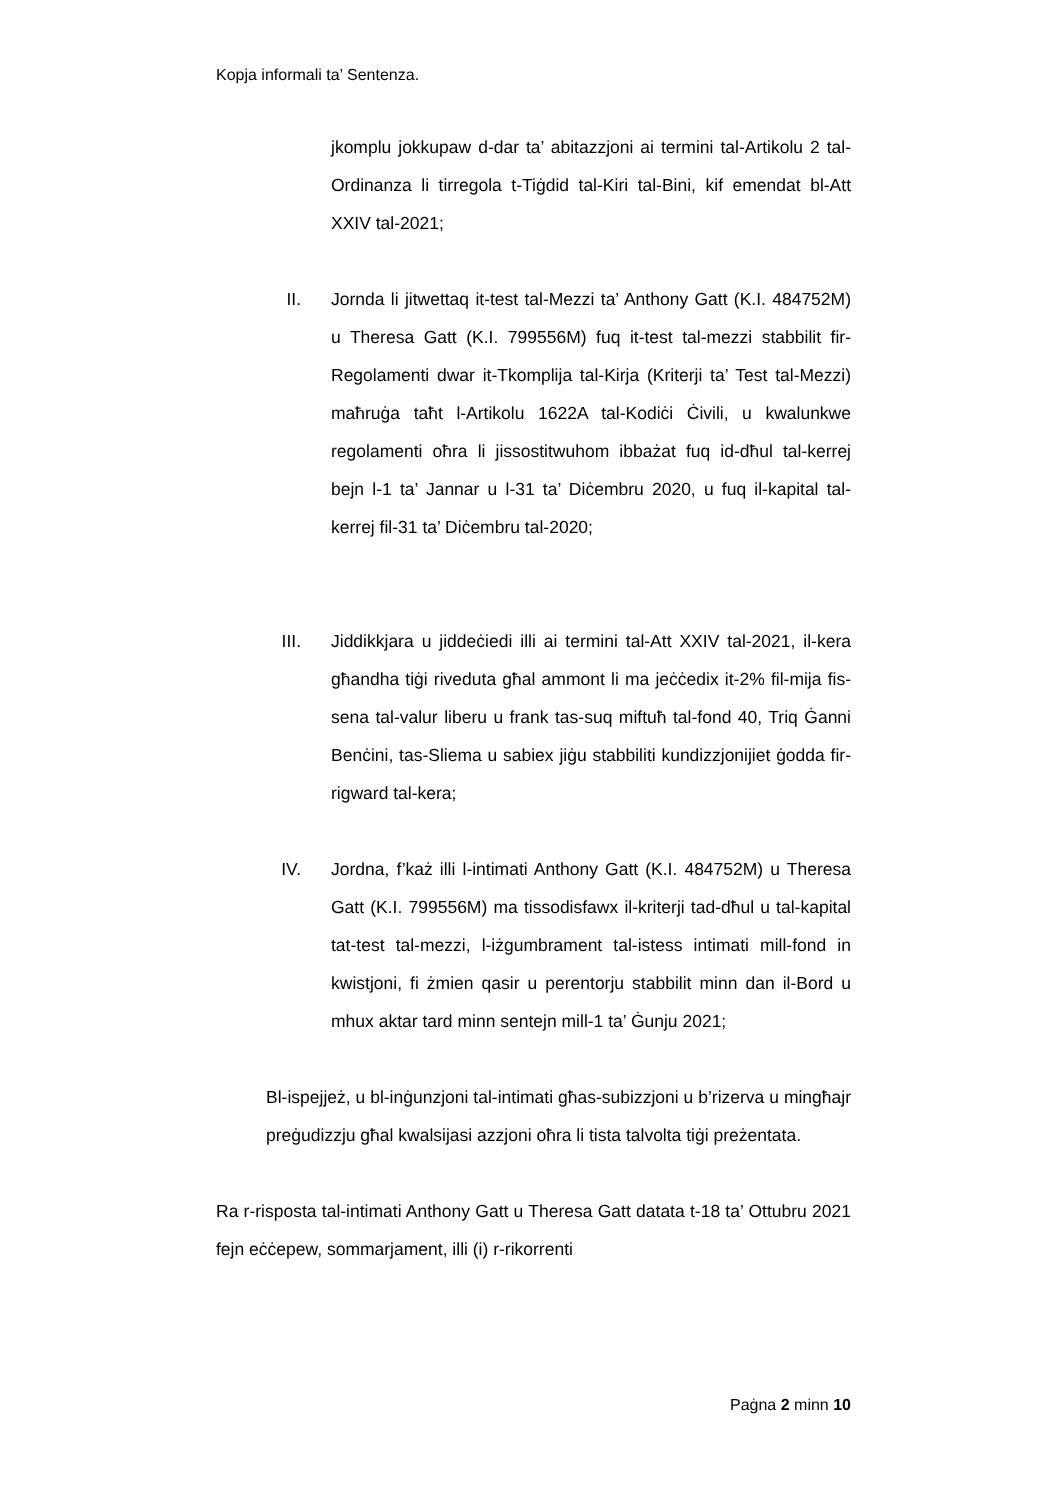Kopja informali ta’ Sentenza.
jkomplu jokkupaw d-dar ta’ abitazzjoni ai termini tal-Artikolu 2 tal-Ordinanza li tirregola t-Tiġdid tal-Kiri tal-Bini, kif emendat bl-Att XXIV tal-2021;
II. Jornda li jitwettaq it-test tal-Mezzi ta’ Anthony Gatt (K.I. 484752M) u Theresa Gatt (K.I. 799556M) fuq it-test tal-mezzi stabbilit fir-Regolamenti dwar it-Tkomplija tal-Kirja (Kriterji ta’ Test tal-Mezzi) maħruġa taħt l-Artikolu 1622A tal-Kodiċi Ċivili, u kwalunkwe regolamenti oħra li jissostitwuhom ibbażat fuq id-dħul tal-kerrej bejn l-1 ta’ Jannar u l-31 ta’ Diċembru 2020, u fuq il-kapital tal-kerrej fil-31 ta’ Diċembru tal-2020;
III. Jiddikkjara u jiddeċiedi illi ai termini tal-Att XXIV tal-2021, il-kera għandha tiġi riveduta għal ammont li ma jeċċedix it-2% fil-mija fis-sena tal-valur liberu u frank tas-suq miftuħ tal-fond 40, Triq Ġanni Benċini, tas-Sliema u sabiex jiġu stabbiliti kundizzjonijiet ġodda fir-rigward tal-kera;
IV. Jordna, f’każ illi l-intimati Anthony Gatt (K.I. 484752M) u Theresa Gatt (K.I. 799556M) ma tissodisfawx il-kriterji tad-dħul u tal-kapital tat-test tal-mezzi, l-iżgumbrament tal-istess intimati mill-fond in kwistjoni, fi żmien qasir u perentorju stabbilit minn dan il-Bord u mhux aktar tard minn sentejn mill-1 ta’ Ġunju 2021;
Bl-ispejjeż, u bl-inġunzjoni tal-intimati għas-subizzjoni u b’rizerva u mingħajr preġudizzju għal kwalsijasi azzjoni oħra li tista talvolta tiġi preżentata.
Ra r-risposta tal-intimati Anthony Gatt u Theresa Gatt datata t-18 ta’ Ottubru 2021 fejn eċċepew, sommarjament, illi (i) r-rikorrenti
Paġna 2 minn 10